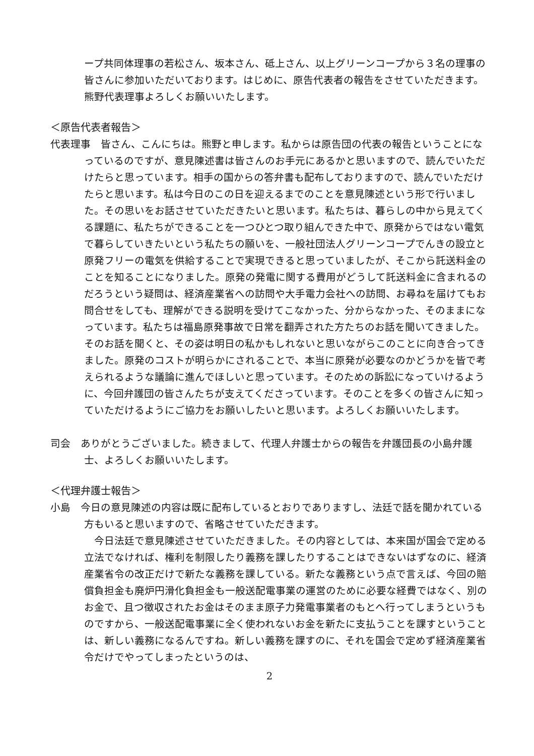ープ共同体理事の若松さん、坂本さん、砥上さん、以上グリーンコープから３名の理事の皆さんに参加いただいております。はじめに、原告代表者の報告をさせていただきます。熊野代表理事よろしくお願いいたします。
＜原告代表者報告＞
代表理事　皆さん、こんにちは。熊野と申します。私からは原告団の代表の報告ということになっているのですが、意見陳述書は皆さんのお手元にあるかと思いますので、読んでいただけたらと思っています。相手の国からの答弁書も配布しておりますので、読んでいただけたらと思います。私は今日のこの日を迎えるまでのことを意見陳述という形で行いました。その思いをお話させていただきたいと思います。私たちは、暮らしの中から見えてくる課題に、私たちができることを一つひとつ取り組んできた中で、原発からではない電気で暮らしていきたいという私たちの願いを、一般社団法人グリーンコープでんきの設立と原発フリーの電気を供給することで実現できると思っていましたが、そこから託送料金のことを知ることになりました。原発の発電に関する費用がどうして託送料金に含まれるのだろうという疑問は、経済産業省への訪問や大手電力会社への訪問、お尋ねを届けてもお問合せをしても、理解ができる説明を受けてこなかった、分からなかった、そのままになっています。私たちは福島原発事故で日常を翻弄された方たちのお話を聞いてきました。そのお話を聞くと、その姿は明日の私かもしれないと思いながらこのことに向き合ってきました。原発のコストが明らかにされることで、本当に原発が必要なのかどうかを皆で考えられるような議論に進んでほしいと思っています。そのための訴訟になっていけるように、今回弁護団の皆さんたちが支えてくださっています。そのことを多くの皆さんに知っていただけるようにご協力をお願いしたいと思います。よろしくお願いいたします。
司会　ありがとうございました。続きまして、代理人弁護士からの報告を弁護団長の小島弁護士、よろしくお願いいたします。
＜代理弁護士報告＞
小島　今日の意見陳述の内容は既に配布しているとおりでありますし、法廷で話を聞かれている方もいると思いますので、省略させていただきます。
　今日法廷で意見陳述させていただきました。その内容としては、本来国が国会で定める立法でなければ、権利を制限したり義務を課したりすることはできないはずなのに、経済産業省令の改正だけで新たな義務を課している。新たな義務という点で言えば、今回の賠償負担金も廃炉円滑化負担金も一般送配電事業の運営のために必要な経費ではなく、別のお金で、且つ徴収されたお金はそのまま原子力発電事業者のもとへ行ってしまうというものですから、一般送配電事業に全く使われないお金を新たに支払うことを課すということは、新しい義務になるんですね。新しい義務を課すのに、それを国会で定めず経済産業省令だけでやってしまったというのは、
2